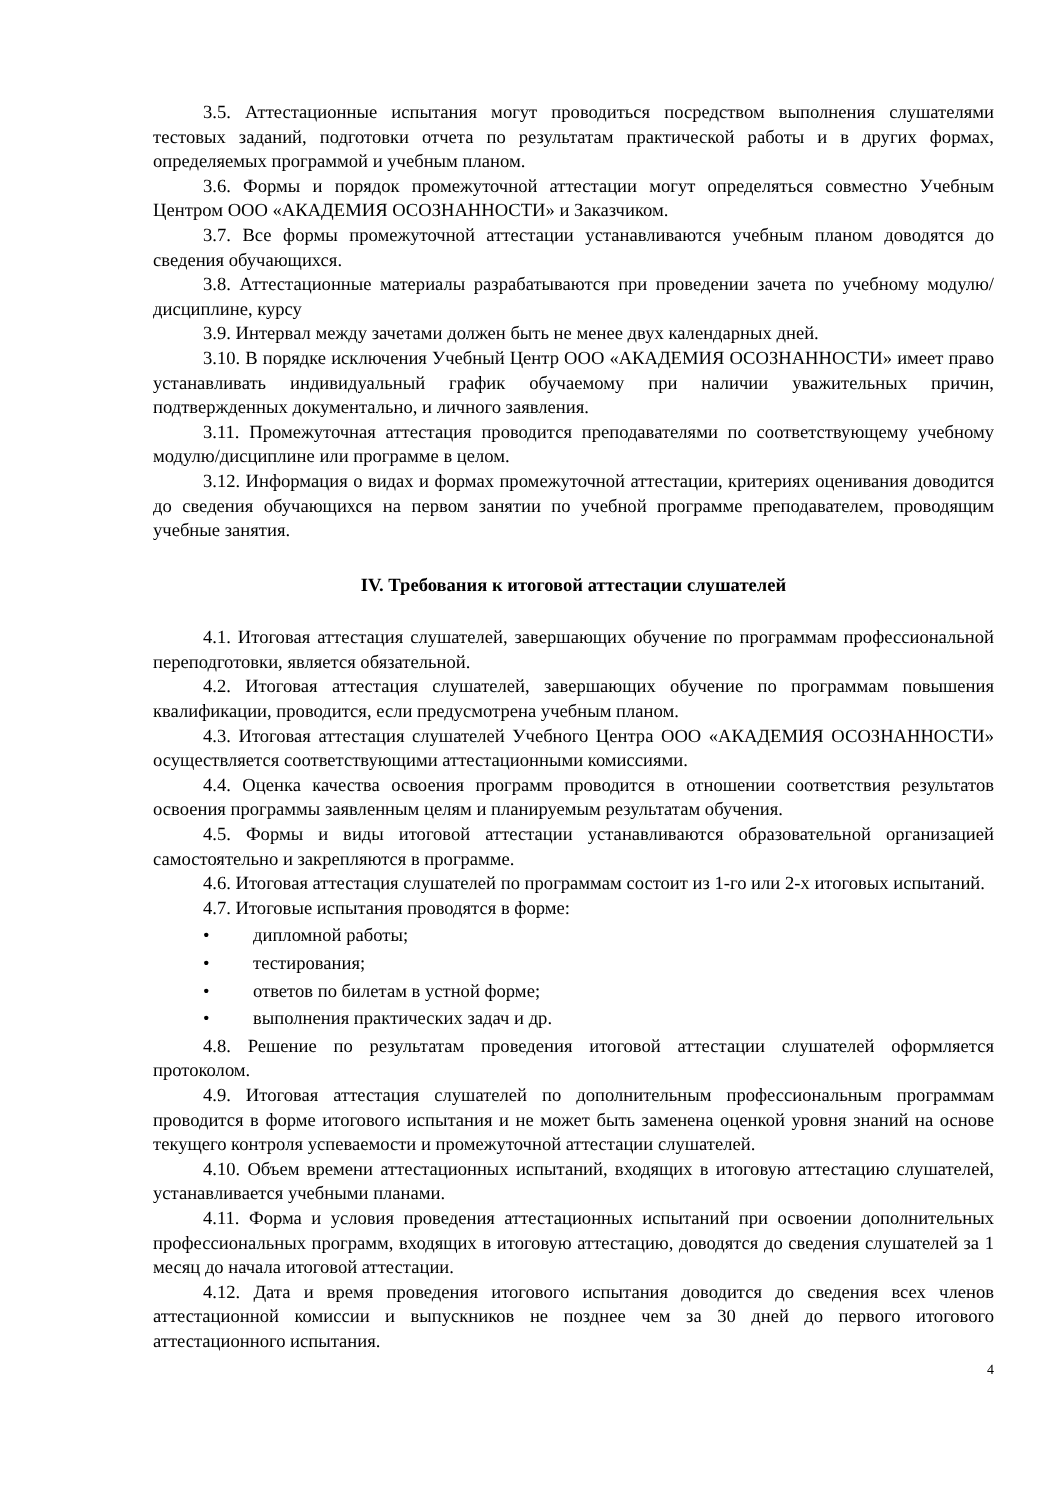3.5. Аттестационные испытания могут проводиться посредством выполнения слушателями тестовых заданий, подготовки отчета по результатам практической работы и в других формах, определяемых программой и учебным планом.
3.6. Формы и порядок промежуточной аттестации могут определяться совместно Учебным Центром ООО «АКАДЕМИЯ ОСОЗНАННОСТИ» и Заказчиком.
3.7. Все формы промежуточной аттестации устанавливаются учебным планом доводятся до сведения обучающихся.
3.8. Аттестационные материалы разрабатываются при проведении зачета по учебному модулю/дисциплине, курсу
3.9. Интервал между зачетами должен быть не менее двух календарных дней.
3.10. В порядке исключения Учебный Центр ООО «АКАДЕМИЯ ОСОЗНАННОСТИ» имеет право устанавливать индивидуальный график обучаемому при наличии уважительных причин, подтвержденных документально, и личного заявления.
3.11. Промежуточная аттестация проводится преподавателями по соответствующему учебному модулю/дисциплине или программе в целом.
3.12. Информация о видах и формах промежуточной аттестации, критериях оценивания доводится до сведения обучающихся на первом занятии по учебной программе преподавателем, проводящим учебные занятия.
IV. Требования к итоговой аттестации слушателей
4.1. Итоговая аттестация слушателей, завершающих обучение по программам профессиональной переподготовки, является обязательной.
4.2. Итоговая аттестация слушателей, завершающих обучение по программам повышения квалификации, проводится, если предусмотрена учебным планом.
4.3. Итоговая аттестация слушателей Учебного Центра ООО «АКАДЕМИЯ ОСОЗНАННОСТИ» осуществляется соответствующими аттестационными комиссиями.
4.4. Оценка качества освоения программ проводится в отношении соответствия результатов освоения программы заявленным целям и планируемым результатам обучения.
4.5. Формы и виды итоговой аттестации устанавливаются образовательной организацией самостоятельно и закрепляются в программе.
4.6. Итоговая аттестация слушателей по программам состоит из 1-го или 2-х итоговых испытаний.
4.7. Итоговые испытания проводятся в форме:
• дипломной работы;
• тестирования;
• ответов по билетам в устной форме;
• выполнения практических задач и др.
4.8. Решение по результатам проведения итоговой аттестации слушателей оформляется протоколом.
4.9. Итоговая аттестация слушателей по дополнительным профессиональным программам проводится в форме итогового испытания и не может быть заменена оценкой уровня знаний на основе текущего контроля успеваемости и промежуточной аттестации слушателей.
4.10. Объем времени аттестационных испытаний, входящих в итоговую аттестацию слушателей, устанавливается учебными планами.
4.11. Форма и условия проведения аттестационных испытаний при освоении дополнительных профессиональных программ, входящих в итоговую аттестацию, доводятся до сведения слушателей за 1 месяц до начала итоговой аттестации.
4.12. Дата и время проведения итогового испытания доводится до сведения всех членов аттестационной комиссии и выпускников не позднее чем за 30 дней до первого итогового аттестационного испытания.
4